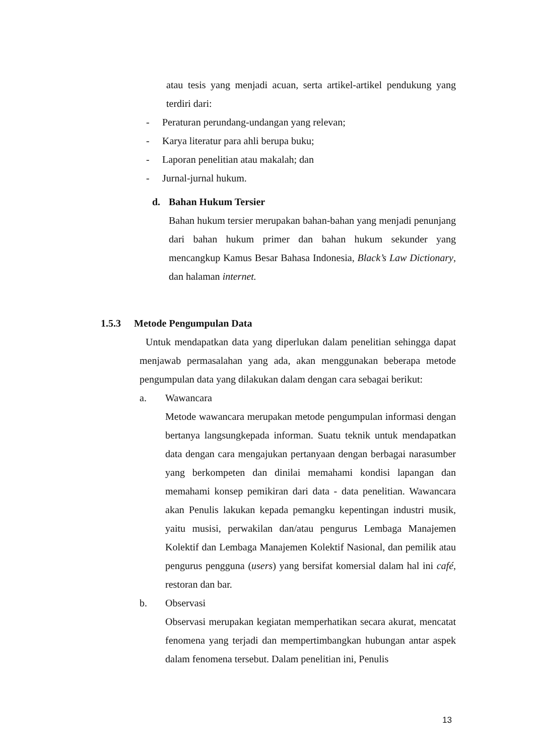atau tesis yang menjadi acuan, serta artikel-artikel pendukung yang terdiri dari:
- Peraturan perundang-undangan yang relevan;
- Karya literatur para ahli berupa buku;
- Laporan penelitian atau makalah; dan
- Jurnal-jurnal hukum.
d. Bahan Hukum Tersier
Bahan hukum tersier merupakan bahan-bahan yang menjadi penunjang dari bahan hukum primer dan bahan hukum sekunder yang mencangkup Kamus Besar Bahasa Indonesia, Black’s Law Dictionary, dan halaman internet.
1.5.3 Metode Pengumpulan Data
Untuk mendapatkan data yang diperlukan dalam penelitian sehingga dapat menjawab permasalahan yang ada, akan menggunakan beberapa metode pengumpulan data yang dilakukan dalam dengan cara sebagai berikut:
a. Wawancara
Metode wawancara merupakan metode pengumpulan informasi dengan bertanya langsungkepada informan. Suatu teknik untuk mendapatkan data dengan cara mengajukan pertanyaan dengan berbagai narasumber yang berkompeten dan dinilai memahami kondisi lapangan dan memahami konsep pemikiran dari data - data penelitian. Wawancara akan Penulis lakukan kepada pemangku kepentingan industri musik, yaitu musisi, perwakilan dan/atau pengurus Lembaga Manajemen Kolektif dan Lembaga Manajemen Kolektif Nasional, dan pemilik atau pengurus pengguna (users) yang bersifat komersial dalam hal ini café, restoran dan bar.
b. Observasi
Observasi merupakan kegiatan memperhatikan secara akurat, mencatat fenomena yang terjadi dan mempertimbangkan hubungan antar aspek dalam fenomena tersebut. Dalam penelitian ini, Penulis
13